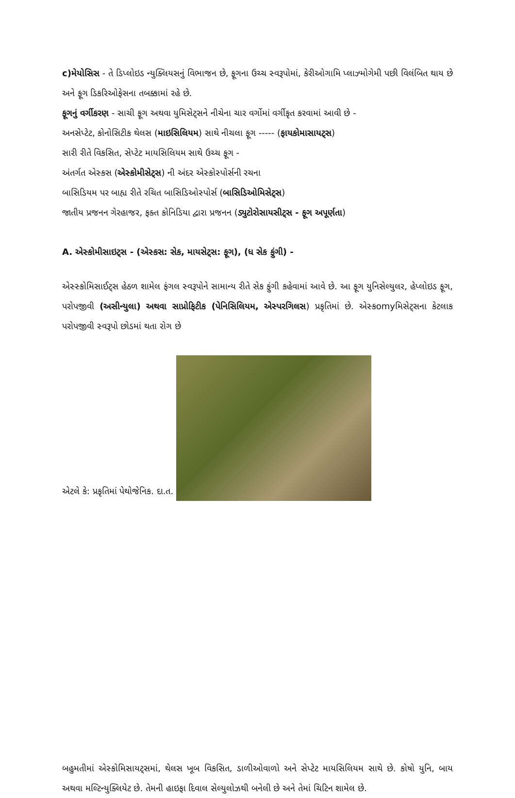c)મેયોસિસ - તે ડિપ્લોઇડ ન્યુક્લિયસનું વિભાજન છે, ફૂગના ઉચ્ચ સ્વરૂપોમાં, કેરીઓગામિ પ્લાઝ્મોગેમી પછી વિલંબિત થાય છે અને ફૂગ ડિકરિઓફેસના તબક્કામાં રહે છે.
ફૂગનું વર્ગીકરણ - સાચી ફૂગ અથવા યુમિસેટ્સને નીચેના ચાર વર્ગોમાં વર્ગીકૃત કરવામાં આવી છે -
અનસેપ્ટેટ, કોનોસિટીક થેલસ (માઇસિલિયમ) સાથે નીચલા ફૂગ ----- (ફાયકોમાસાયટ્સ)
સારી રીતે વિકસિત, સેપ્ટેટ માયસિલિયમ સાથે ઉચ્ચ ફૂગ -
અંતર્ગત એસ્કસ (એસ્કોમીસેટ્સ) ની અંદર એસ્કોસ્પોર્સની રચના
બાસિડિયમ પર બાહ્ય રીતે રચિત બાસિડિઓસ્પોર્સ (બાસિડિઓમિસેટ્સ)
જાતીય પ્રજનન ગેરહાજર, ફક્ત કોનિડિયા દ્વારા પ્રજનન (ડ્યુટોરોસાયસીટ્સ - ફૂગ અપૂર્ણતા)
A. એસ્કોમીસાઇટ્સ - (એસ્કસ: સેક, માયસેટ્સ: ફૂગ), (ધ સેક ફુંગી) -
એસ્સ્કોમિસાઈટ્સ હેઠળ શામેલ ફંગલ સ્વરૂપોને સામાન્ય રીતે સેક ફુંગી કહેવામાં આવે છે. આ ફૂગ યુનિસેલ્યુલર, હેપ્લોઇડ ફૂગ, પરોપજીવી (અસીન્યુલા) અથવા સાપ્રોફિટીક (પેનિસિલિયમ, એસ્પરગિલસ) પ્રકૃતિમાં છે. એસ્કomyમિસેટ્સના કેટલાક પરોપજીવી સ્વરૂપો છોડમાં થતા રોગ છે
એટલે કે: પ્રકૃતિમાં પેથોજેનિક. દા.ત.
બહુમતીમાં એસ્કોમિસાયટ્સમાં, થેલસ ખૂબ વિકસિત, ડાળીઓવાળો અને સેપ્ટેટ માયસિલિયમ સાથે છે. કોષો યુનિ, બાય અથવા મલ્ટિન્યુક્લિયેટ છે. તેમની હાઇફા દિવાલ સેલ્યુલોઝથી બનેલી છે અને તેમાં ચિટિન શામેલ છે.